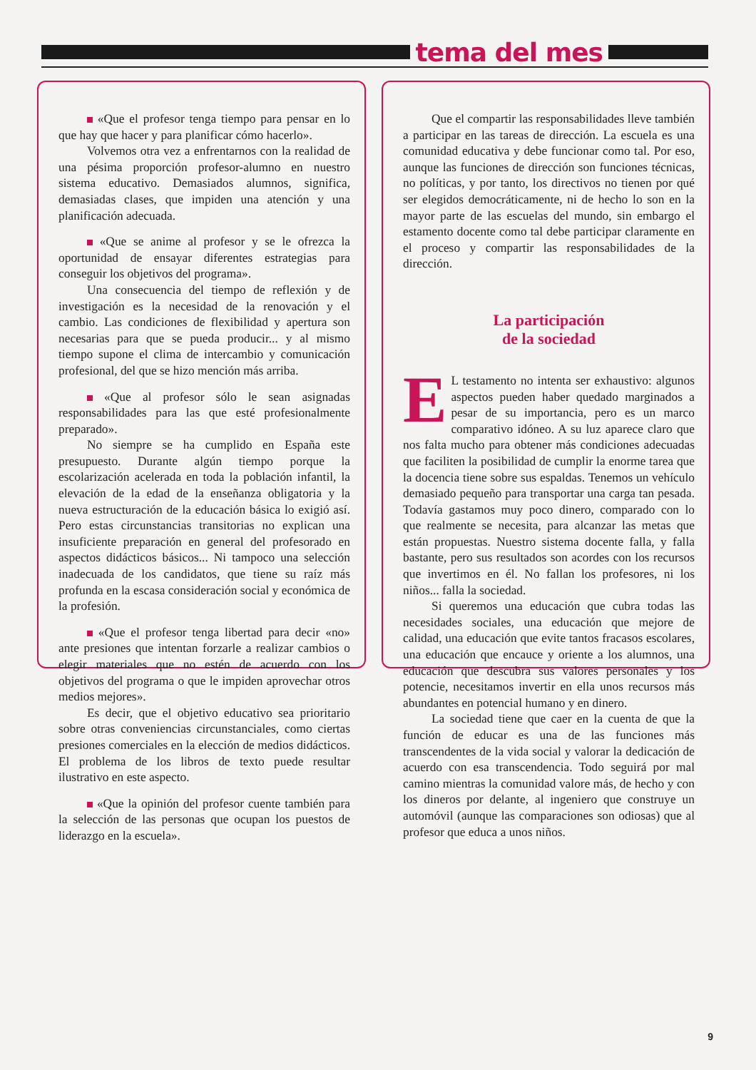tema del mes
«Que el profesor tenga tiempo para pensar en lo que hay que hacer y para planificar cómo hacerlo».
Volvemos otra vez a enfrentarnos con la realidad de una pésima proporción profesor-alumno en nuestro sistema educativo. Demasiados alumnos, significa, demasiadas clases, que impiden una atención y una planificación adecuada.
«Que se anime al profesor y se le ofrezca la oportunidad de ensayar diferentes estrategias para conseguir los objetivos del programa».
Una consecuencia del tiempo de reflexión y de investigación es la necesidad de la renovación y el cambio. Las condiciones de flexibilidad y apertura son necesarias para que se pueda producir... y al mismo tiempo supone el clima de intercambio y comunicación profesional, del que se hizo mención más arriba.
«Que al profesor sólo le sean asignadas responsabilidades para las que esté profesionalmente preparado».
No siempre se ha cumplido en España este presupuesto. Durante algún tiempo porque la escolarización acelerada en toda la población infantil, la elevación de la edad de la enseñanza obligatoria y la nueva estructuración de la educación básica lo exigió así. Pero estas circunstancias transitorias no explican una insuficiente preparación en general del profesorado en aspectos didácticos básicos... Ni tampoco una selección inadecuada de los candidatos, que tiene su raíz más profunda en la escasa consideración social y económica de la profesión.
«Que el profesor tenga libertad para decir «no» ante presiones que intentan forzarle a realizar cambios o elegir materiales que no estén de acuerdo con los objetivos del programa o que le impiden aprovechar otros medios mejores».
Es decir, que el objetivo educativo sea prioritario sobre otras conveniencias circunstanciales, como ciertas presiones comerciales en la elección de medios didácticos. El problema de los libros de texto puede resultar ilustrativo en este aspecto.
«Que la opinión del profesor cuente también para la selección de las personas que ocupan los puestos de liderazgo en la escuela».
Que el compartir las responsabilidades lleve también a participar en las tareas de dirección. La escuela es una comunidad educativa y debe funcionar como tal. Por eso, aunque las funciones de dirección son funciones técnicas, no políticas, y por tanto, los directivos no tienen por qué ser elegidos democráticamente, ni de hecho lo son en la mayor parte de las escuelas del mundo, sin embargo el estamento docente como tal debe participar claramente en el proceso y compartir las responsabilidades de la dirección.
La participación
de la sociedad
EL testamento no intenta ser exhaustivo: algunos aspectos pueden haber quedado marginados a pesar de su importancia, pero es un marco comparativo idóneo. A su luz aparece claro que nos falta mucho para obtener más condiciones adecuadas que faciliten la posibilidad de cumplir la enorme tarea que la docencia tiene sobre sus espaldas. Tenemos un vehículo demasiado pequeño para transportar una carga tan pesada. Todavía gastamos muy poco dinero, comparado con lo que realmente se necesita, para alcanzar las metas que están propuestas. Nuestro sistema docente falla, y falla bastante, pero sus resultados son acordes con los recursos que invertimos en él. No fallan los profesores, ni los niños... falla la sociedad.
Si queremos una educación que cubra todas las necesidades sociales, una educación que mejore de calidad, una educación que evite tantos fracasos escolares, una educación que encauce y oriente a los alumnos, una educación que descubra sus valores personales y los potencie, necesitamos invertir en ella unos recursos más abundantes en potencial humano y en dinero.
La sociedad tiene que caer en la cuenta de que la función de educar es una de las funciones más transcendentes de la vida social y valorar la dedicación de acuerdo con esa transcendencia. Todo seguirá por mal camino mientras la comunidad valore más, de hecho y con los dineros por delante, al ingeniero que construye un automóvil (aunque las comparaciones son odiosas) que al profesor que educa a unos niños.
9